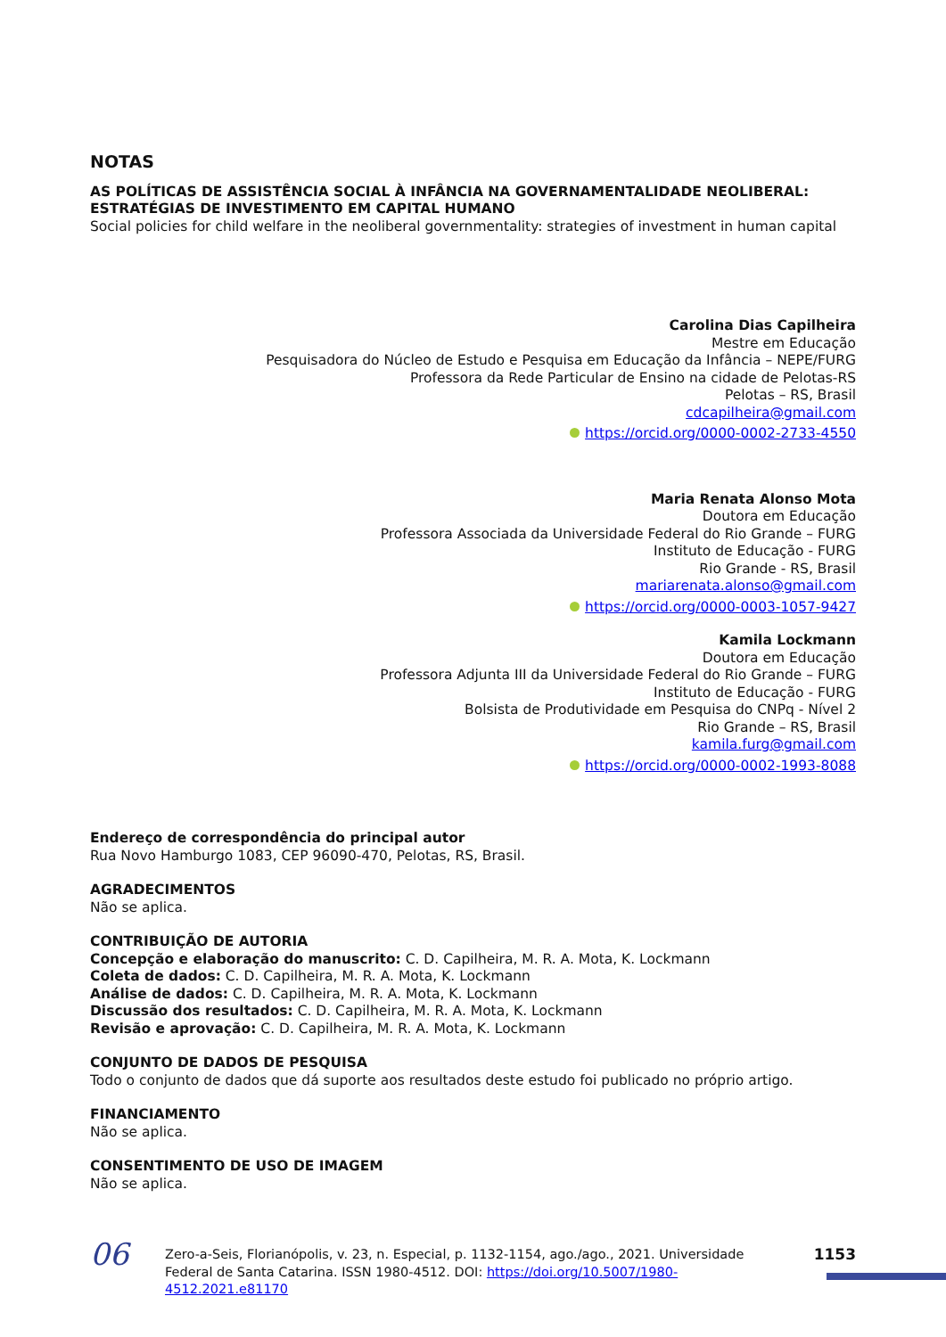NOTAS
AS POLÍTICAS DE ASSISTÊNCIA SOCIAL À INFÂNCIA NA GOVERNAMENTALIDADE NEOLIBERAL: ESTRATÉGIAS DE INVESTIMENTO EM CAPITAL HUMANO
Social policies for child welfare in the neoliberal governmentality: strategies of investment in human capital
Carolina Dias Capilheira
Mestre em Educação
Pesquisadora do Núcleo de Estudo e Pesquisa em Educação da Infância – NEPE/FURG
Professora da Rede Particular de Ensino na cidade de Pelotas-RS
Pelotas – RS, Brasil
cdcapilheira@gmail.com
https://orcid.org/0000-0002-2733-4550
Maria Renata Alonso Mota
Doutora em Educação
Professora Associada da Universidade Federal do Rio Grande – FURG
Instituto de Educação - FURG
Rio Grande - RS, Brasil
mariarenata.alonso@gmail.com
https://orcid.org/0000-0003-1057-9427
Kamila Lockmann
Doutora em Educação
Professora Adjunta III da Universidade Federal do Rio Grande – FURG
Instituto de Educação - FURG
Bolsista de Produtividade em Pesquisa do CNPq - Nível 2
Rio Grande – RS, Brasil
kamila.furg@gmail.com
https://orcid.org/0000-0002-1993-8088
Endereço de correspondência do principal autor
Rua Novo Hamburgo 1083, CEP 96090-470, Pelotas, RS, Brasil.
AGRADECIMENTOS
Não se aplica.
CONTRIBUIÇÃO DE AUTORIA
Concepção e elaboração do manuscrito: C. D. Capilheira, M. R. A. Mota, K. Lockmann
Coleta de dados: C. D. Capilheira, M. R. A. Mota, K. Lockmann
Análise de dados: C. D. Capilheira, M. R. A. Mota, K. Lockmann
Discussão dos resultados: C. D. Capilheira, M. R. A. Mota, K. Lockmann
Revisão e aprovação: C. D. Capilheira, M. R. A. Mota, K. Lockmann
CONJUNTO DE DADOS DE PESQUISA
Todo o conjunto de dados que dá suporte aos resultados deste estudo foi publicado no próprio artigo.
FINANCIAMENTO
Não se aplica.
CONSENTIMENTO DE USO DE IMAGEM
Não se aplica.
06
Zero-a-Seis, Florianópolis, v. 23, n. Especial, p. 1132-1154, ago./ago., 2021. Universidade Federal de Santa Catarina. ISSN 1980-4512. DOI: https://doi.org/10.5007/1980-4512.2021.e81170
1153